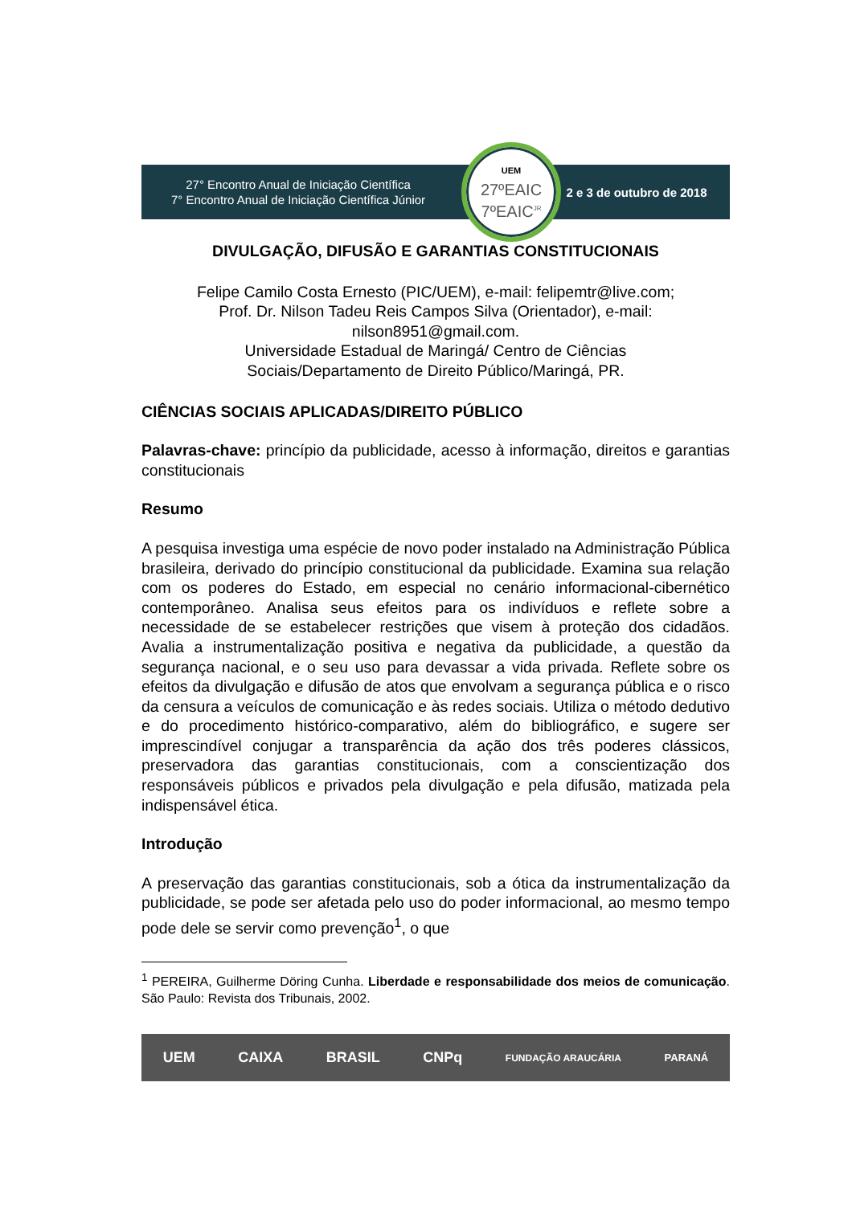27° Encontro Anual de Iniciação Científica
7° Encontro Anual de Iniciação Científica Júnior
2 e 3 de outubro de 2018
UEM
27ºEAIC
7ºEAIC<sup>JR</sup>
DIVULGAÇÃO, DIFUSÃO E GARANTIAS CONSTITUCIONAIS
Felipe Camilo Costa Ernesto (PIC/UEM), e-mail: felipemtr@live.com;
Prof. Dr. Nilson Tadeu Reis Campos Silva (Orientador), e-mail:
nilson8951@gmail.com.
Universidade Estadual de Maringá/ Centro de Ciências
Sociais/Departamento de Direito Público/Maringá, PR.
CIÊNCIAS SOCIAIS APLICADAS/DIREITO PÚBLICO
Palavras-chave: princípio da publicidade, acesso à informação, direitos e garantias constitucionais
Resumo
A pesquisa investiga uma espécie de novo poder instalado na Administração Pública brasileira, derivado do princípio constitucional da publicidade. Examina sua relação com os poderes do Estado, em especial no cenário informacional-cibernético contemporâneo. Analisa seus efeitos para os indivíduos e reflete sobre a necessidade de se estabelecer restrições que visem à proteção dos cidadãos. Avalia a instrumentalização positiva e negativa da publicidade, a questão da segurança nacional, e o seu uso para devassar a vida privada. Reflete sobre os efeitos da divulgação e difusão de atos que envolvam a segurança pública e o risco da censura a veículos de comunicação e às redes sociais. Utiliza o método dedutivo e do procedimento histórico-comparativo, além do bibliográfico, e sugere ser imprescindível conjugar a transparência da ação dos três poderes clássicos, preservadora das garantias constitucionais, com a conscientização dos responsáveis públicos e privados pela divulgação e pela difusão, matizada pela indispensável ética.
Introdução
A preservação das garantias constitucionais, sob a ótica da instrumentalização da publicidade, se pode ser afetada pelo uso do poder informacional, ao mesmo tempo pode dele se servir como prevenção<sup>1</sup>, o que
<sup>1</sup> PEREIRA, Guilherme Döring Cunha. Liberdade e responsabilidade dos meios de comunicação. São Paulo: Revista dos Tribunais, 2002.
UEM CAIXA BRASIL CNPq FUNDAÇÃO ARAUCÁRIA PARANÁ